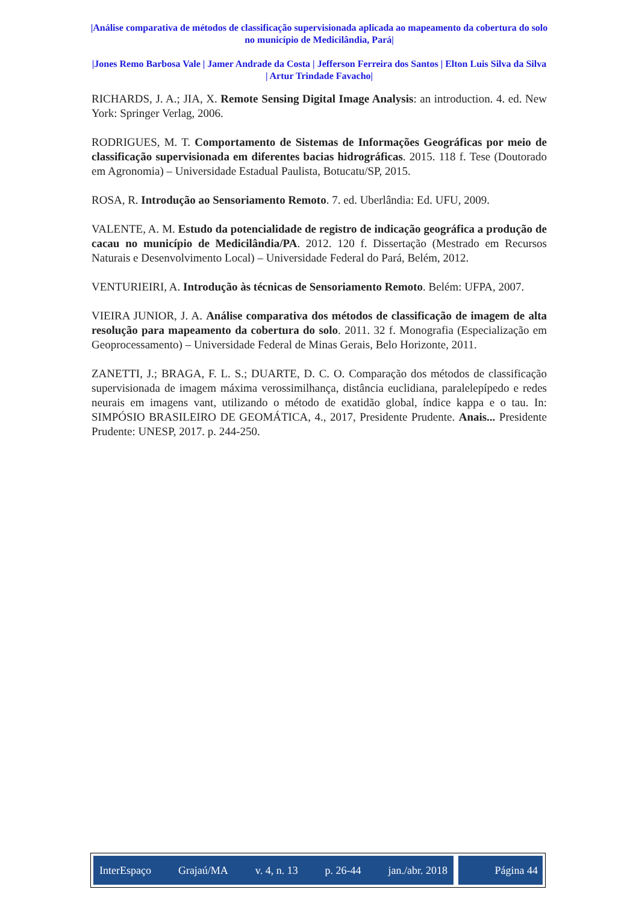|Análise comparativa de métodos de classificação supervisionada aplicada ao mapeamento da cobertura do solo no município de Medicilândia, Pará|
|Jones Remo Barbosa Vale | Jamer Andrade da Costa | Jefferson Ferreira dos Santos | Elton Luis Silva da Silva | Artur Trindade Favacho|
RICHARDS, J. A.; JIA, X. Remote Sensing Digital Image Analysis: an introduction. 4. ed. New York: Springer Verlag, 2006.
RODRIGUES, M. T. Comportamento de Sistemas de Informações Geográficas por meio de classificação supervisionada em diferentes bacias hidrográficas. 2015. 118 f. Tese (Doutorado em Agronomia) – Universidade Estadual Paulista, Botucatu/SP, 2015.
ROSA, R. Introdução ao Sensoriamento Remoto. 7. ed. Uberlândia: Ed. UFU, 2009.
VALENTE, A. M. Estudo da potencialidade de registro de indicação geográfica a produção de cacau no município de Medicilândia/PA. 2012. 120 f. Dissertação (Mestrado em Recursos Naturais e Desenvolvimento Local) – Universidade Federal do Pará, Belém, 2012.
VENTURIEIRI, A. Introdução às técnicas de Sensoriamento Remoto. Belém: UFPA, 2007.
VIEIRA JUNIOR, J. A. Análise comparativa dos métodos de classificação de imagem de alta resolução para mapeamento da cobertura do solo. 2011. 32 f. Monografia (Especialização em Geoprocessamento) – Universidade Federal de Minas Gerais, Belo Horizonte, 2011.
ZANETTI, J.; BRAGA, F. L. S.; DUARTE, D. C. O. Comparação dos métodos de classificação supervisionada de imagem máxima verossimilhança, distância euclidiana, paralelepípedo e redes neurais em imagens vant, utilizando o método de exatidão global, índice kappa e o tau. In: SIMPÓSIO BRASILEIRO DE GEOMÁTICA, 4., 2017, Presidente Prudente. Anais... Presidente Prudente: UNESP, 2017. p. 244-250.
InterEspaço Grajaú/MA v. 4, n. 13 p. 26-44 jan./abr. 2018
Página 44